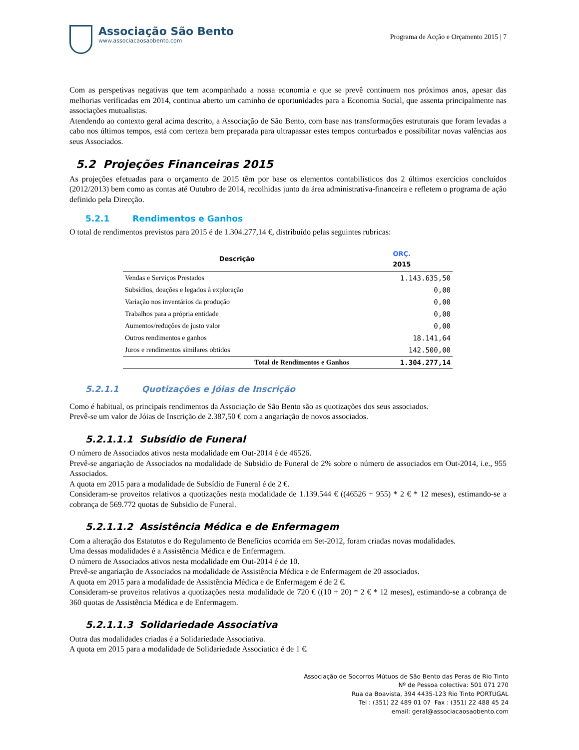Associação São Bento
www.associacaosaobento.com
Programa de Acção e Orçamento 2015 | 7
Com as perspetivas negativas que tem acompanhado a nossa economia e que se prevê continuem nos próximos anos, apesar das melhorias verificadas em 2014, continua aberto um caminho de oportunidades para a Economia Social, que assenta principalmente nas associações mutualistas.
Atendendo ao contexto geral acima descrito, a Associação de São Bento, com base nas transformações estruturais que foram levadas a cabo nos últimos tempos, está com certeza bem preparada para ultrapassar estes tempos conturbados e possibilitar novas valências aos seus Associados.
5.2 Projeções Financeiras 2015
As projeções efetuadas para o orçamento de 2015 têm por base os elementos contabilísticos dos 2 últimos exercícios concluídos (2012/2013) bem como as contas até Outubro de 2014, recolhidas junto da área administrativa-financeira e refletem o programa de ação definido pela Direcção.
5.2.1 Rendimentos e Ganhos
O total de rendimentos previstos para 2015 é de 1.304.277,14 €, distribuído pelas seguintes rubricas:
| Descrição | ORÇ. 2015 |
| --- | --- |
| Vendas e Serviços Prestados | 1.143.635,50 |
| Subsídios, doações e legados à exploração | 0,00 |
| Variação nos inventários da produção | 0,00 |
| Trabalhos para a própria entidade | 0,00 |
| Aumentos/reduções de justo valor | 0,00 |
| Outros rendimentos e ganhos | 18.141,64 |
| Juros e rendimentos similares obtidos | 142.500,00 |
| Total de Rendimentos e Ganhos | 1.304.277,14 |
5.2.1.1 Quotizações e Jóias de Inscrição
Como é habitual, os principais rendimentos da Associação de São Bento são as quotizações dos seus associados.
Prevê-se um valor de Jóias de Inscrição de 2.387,50 € com a angariação de novos associados.
5.2.1.1.1 Subsídio de Funeral
O número de Associados ativos nesta modalidade em Out-2014 é de 46526.
Prevê-se angariação de Associados na modalidade de Subsidio de Funeral de 2% sobre o número de associados em Out-2014, i.e., 955 Associados.
A quota em 2015 para a modalidade de Subsídio de Funeral é de 2 €.
Consideram-se proveitos relativos a quotizações nesta modalidade de 1.139.544 € ((46526 + 955) * 2 € * 12 meses), estimando-se a cobrança de 569.772 quotas de Subsidio de Funeral.
5.2.1.1.2 Assistência Médica e de Enfermagem
Com a alteração dos Estatutos e do Regulamento de Benefícios ocorrida em Set-2012, foram criadas novas modalidades.
Uma dessas modalidades é a Assistência Médica e de Enfermagem.
O número de Associados ativos nesta modalidade em Out-2014 é de 10.
Prevê-se angariação de Associados na modalidade de Assistência Médica e de Enfermagem de 20 associados.
A quota em 2015 para a modalidade de Assistência Médica e de Enfermagem é de 2 €.
Consideram-se proveitos relativos a quotizações nesta modalidade de 720 € ((10 + 20) * 2 € * 12 meses), estimando-se a cobrança de 360 quotas de Assistência Médica e de Enfermagem.
5.2.1.1.3 Solidariedade Associativa
Outra das modalidades criadas é a Solidariedade Associativa.
A quota em 2015 para a modalidade de Solidariedade Associatica é de 1 €.
Associação de Socorros Mútuos de São Bento das Peras de Rio Tinto
Nº de Pessoa colectiva: 501 071 270
Rua da Boavista, 394 4435-123 Rio Tinto PORTUGAL
Tel : (351) 22 489 01 07 Fax : (351) 22 488 45 24
email: geral@associacaosaobento.com